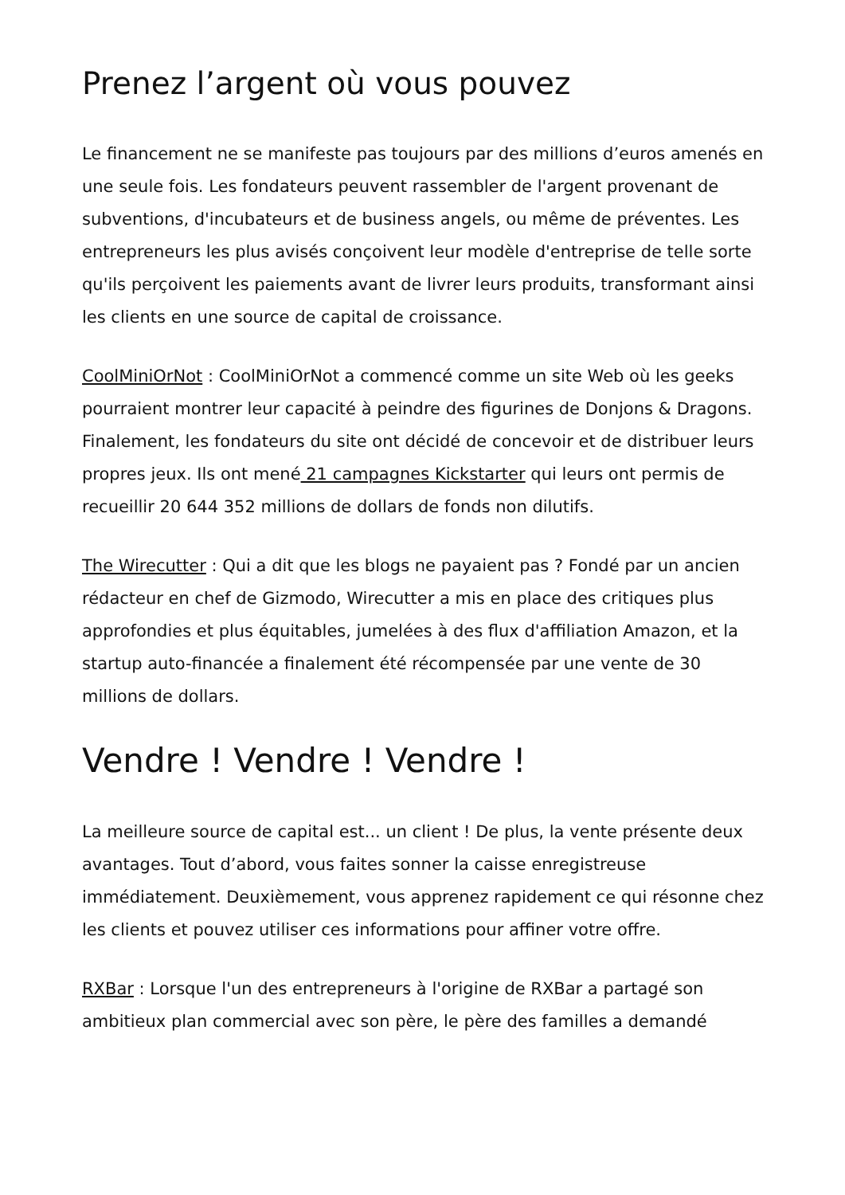Prenez l’argent où vous pouvez
Le financement ne se manifeste pas toujours par des millions d’euros amenés en une seule fois. Les fondateurs peuvent rassembler de l'argent provenant de subventions, d'incubateurs et de business angels, ou même de préventes. Les entrepreneurs les plus avisés conçoivent leur modèle d'entreprise de telle sorte qu'ils perçoivent les paiements avant de livrer leurs produits, transformant ainsi les clients en une source de capital de croissance.
CoolMiniOrNot : CoolMiniOrNot a commencé comme un site Web où les geeks pourraient montrer leur capacité à peindre des figurines de Donjons & Dragons. Finalement, les fondateurs du site ont décidé de concevoir et de distribuer leurs propres jeux. Ils ont mené 21 campagnes Kickstarter qui leurs ont permis de recueillir 20 644 352 millions de dollars de fonds non dilutifs.
The Wirecutter : Qui a dit que les blogs ne payaient pas ? Fondé par un ancien rédacteur en chef de Gizmodo, Wirecutter a mis en place des critiques plus approfondies et plus équitables, jumelées à des flux d'affiliation Amazon, et la startup auto-financée a finalement été récompensée par une vente de 30 millions de dollars.
Vendre ! Vendre ! Vendre !
La meilleure source de capital est... un client ! De plus, la vente présente deux avantages. Tout d’abord, vous faites sonner la caisse enregistreuse immédiatement. Deuxièmement, vous apprenez rapidement ce qui résonne chez les clients et pouvez utiliser ces informations pour affiner votre offre.
RXBar : Lorsque l'un des entrepreneurs à l'origine de RXBar a partagé son ambitieux plan commercial avec son père, le père des familles a demandé